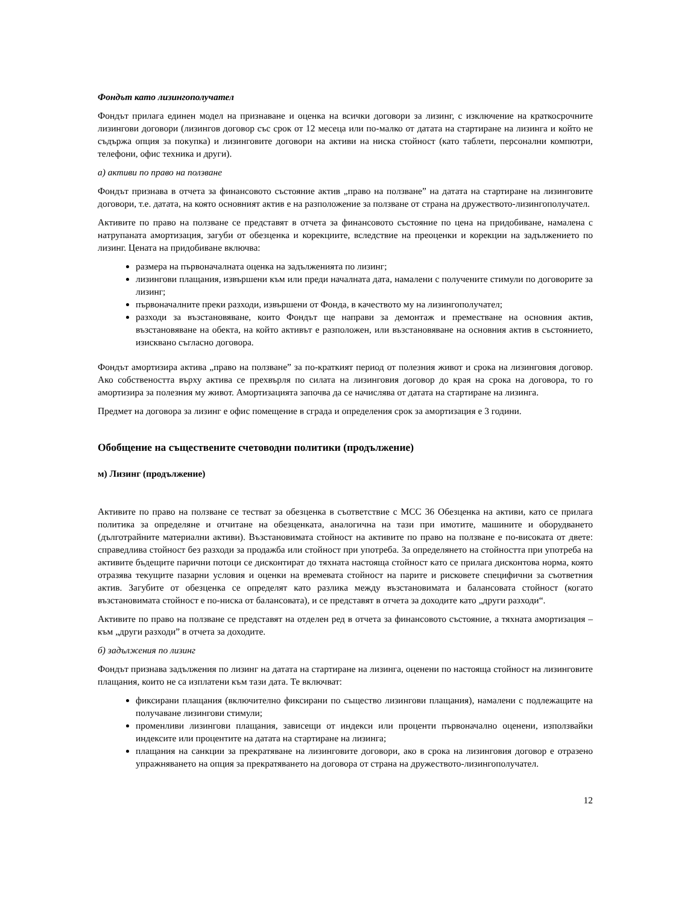Фондът като лизингополучател
Фондът прилага единен модел на признаване и оценка на всички договори за лизинг, с изключение на краткосрочните лизингови договори (лизингов договор със срок от 12 месеца или по-малко от датата на стартиране на лизинга и който не съдържа опция за покупка) и лизинговите договори на активи на ниска стойност (като таблети, персонални компютри, телефони, офис техника и други).
а) активи по право на ползване
Фондът признава в отчета за финансовото състояние актив „право на ползване” на датата на стартиране на лизинговите договори, т.е. датата, на която основният актив е на разположение за ползване от страна на дружеството-лизингополучател.
Активите по право на ползване се представят в отчета за финансовото състояние по цена на придобиване, намалена с натрупаната амортизация, загуби от обезценка и корекциите, вследствие на преоценки и корекции на задължението по лизинг. Цената на придобиване включва:
размера на първоначалната оценка на задълженията по лизинг;
лизингови плащания, извършени към или преди началната дата, намалени с получените стимули по договорите за лизинг;
първоначалните преки разходи, извършени от Фонда, в качеството му на лизингополучател;
разходи за възстановяване, които Фондът ще направи за демонтаж и преместване на основния актив, възстановяване на обекта, на който активът е разположен, или възстановяване на основния актив в състоянието, изисквано съгласно договора.
Фондът амортизира актива „право на ползване” за по-краткият период от полезния живот и срока на лизинговия договор. Ако собствеността върху актива се прехвърля по силата на лизинговия договор до края на срока на договора, то го амортизира за полезния му живот. Амортизацията започва да се начислява от датата на стартиране на лизинга.
Предмет на договора за лизинг е офис помещение в сграда и определения срок за амортизация е 3 години.
Обобщение на съществените счетоводни политики (продължение)
м) Лизинг (продължение)
Активите по право на ползване се тестват за обезценка в съответствие с МСС 36 Обезценка на активи, като се прилага политика за определяне и отчитане на обезценката, аналогична на тази при имотите, машините и оборудването (дълготрайните материални активи). Възстановимата стойност на активите по право на ползване е по-високата от двете: справедлива стойност без разходи за продажба или стойност при употреба. За определянето на стойността при употреба на активите бъдещите парични потоци се дисконтират до тяхната настояща стойност като се прилага дисконтова норма, която отразява текущите пазарни условия и оценки на времевата стойност на парите и рисковете специфични за съответния актив. Загубите от обезценка се определят като разлика между възстановимата и балансовата стойност (когато възстановимата стойност е по-ниска от балансовата), и се представят в отчета за доходите като „други разходи“.
Активите по право на ползване се представят на отделен ред в отчета за финансовото състояние, а тяхната амортизация – към „други разходи” в отчета за доходите.
б) задължения по лизинг
Фондът признава задължения по лизинг на датата на стартиране на лизинга, оценени по настояща стойност на лизинговите плащания, които не са изплатени към тази дата. Те включват:
фиксирани плащания (включително фиксирани по същество лизингови плащания), намалени с подлежащите на получаване лизингови стимули;
променливи лизингови плащания, зависещи от индекси или проценти първоначално оценени, използвайки индексите или процентите на датата на стартиране на лизинга;
плащания на санкции за прекратяване на лизинговите договори, ако в срока на лизинговия договор е отразено упражняването на опция за прекратяването на договора от страна на дружеството-лизингополучател.
12